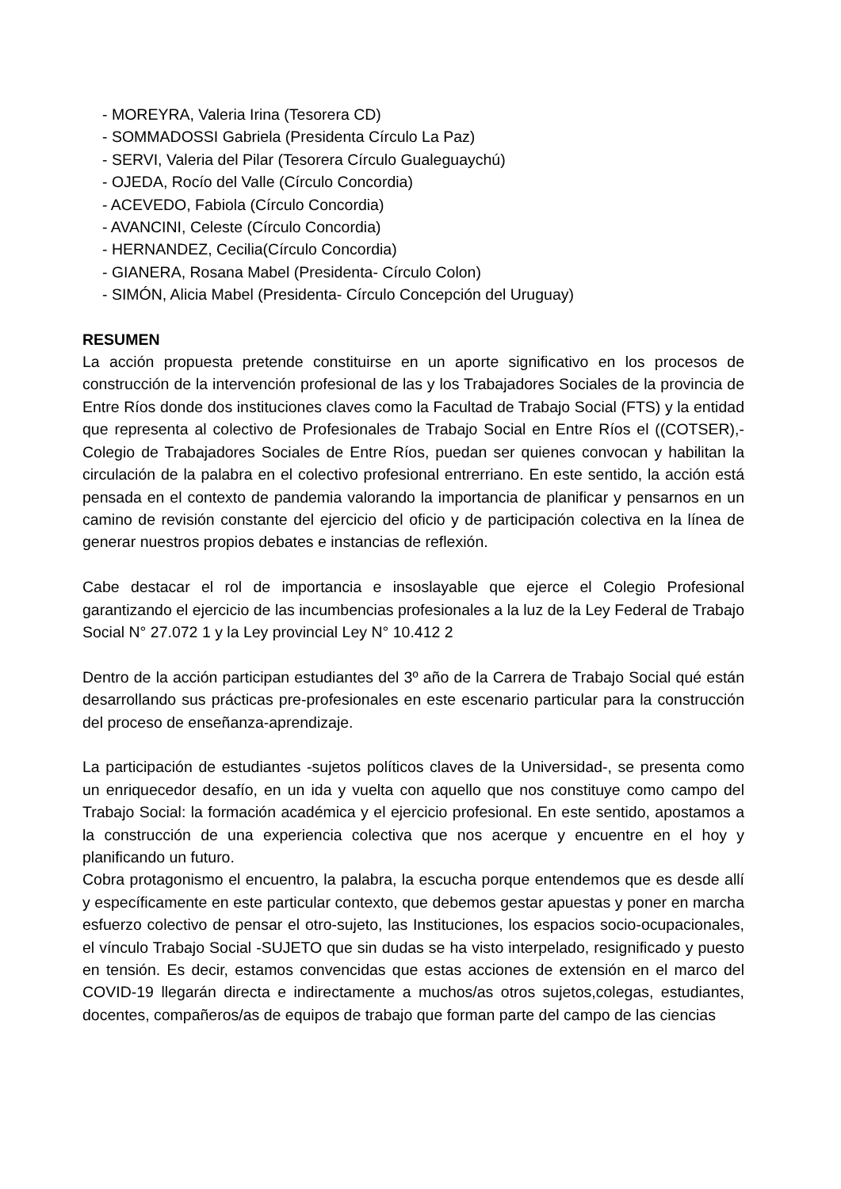- MOREYRA, Valeria Irina (Tesorera CD)
- SOMMADOSSI Gabriela (Presidenta Círculo La Paz)
- SERVI, Valeria del Pilar (Tesorera Círculo Gualeguaychú)
- OJEDA, Rocío del Valle (Círculo Concordia)
- ACEVEDO, Fabiola (Círculo Concordia)
- AVANCINI, Celeste (Círculo Concordia)
- HERNANDEZ, Cecilia(Círculo Concordia)
- GIANERA, Rosana Mabel (Presidenta- Círculo Colon)
- SIMÓN, Alicia Mabel (Presidenta- Círculo Concepción del Uruguay)
RESUMEN
La acción propuesta pretende constituirse en un aporte significativo en los procesos de construcción de la intervención profesional de las y los Trabajadores Sociales de la provincia de Entre Ríos donde dos instituciones claves como la Facultad de Trabajo Social (FTS) y la entidad que representa al colectivo de Profesionales de Trabajo Social en Entre Ríos el ((COTSER),- Colegio de Trabajadores Sociales de Entre Ríos, puedan ser quienes convocan y habilitan la circulación de la palabra en el colectivo profesional entrerriano. En este sentido, la acción está pensada en el contexto de pandemia valorando la importancia de planificar y pensarnos en un camino de revisión constante del ejercicio del oficio y de participación colectiva en la línea de generar nuestros propios debates e instancias de reflexión.
Cabe destacar el rol de importancia e insoslayable que ejerce el Colegio Profesional garantizando el ejercicio de las incumbencias profesionales a la luz de la Ley Federal de Trabajo Social N° 27.072 1 y la Ley provincial Ley N° 10.412 2
Dentro de la acción participan estudiantes del 3º año de la Carrera de Trabajo Social qué están desarrollando sus prácticas pre-profesionales en este escenario particular para la construcción del proceso de enseñanza-aprendizaje.
La participación de estudiantes -sujetos políticos claves de la Universidad-, se presenta como un enriquecedor desafío, en un ida y vuelta con aquello que nos constituye como campo del Trabajo Social: la formación académica y el ejercicio profesional. En este sentido, apostamos a la construcción de una experiencia colectiva que nos acerque y encuentre en el hoy y planificando un futuro.
Cobra protagonismo el encuentro, la palabra, la escucha porque entendemos que es desde allí y específicamente en este particular contexto, que debemos gestar apuestas y poner en marcha esfuerzo colectivo de pensar el otro-sujeto, las Instituciones, los espacios socio-ocupacionales, el vínculo Trabajo Social -SUJETO que sin dudas se ha visto interpelado, resignificado y puesto en tensión. Es decir, estamos convencidas que estas acciones de extensión en el marco del COVID-19 llegarán directa e indirectamente a muchos/as otros sujetos,colegas, estudiantes, docentes, compañeros/as de equipos de trabajo que forman parte del campo de las ciencias